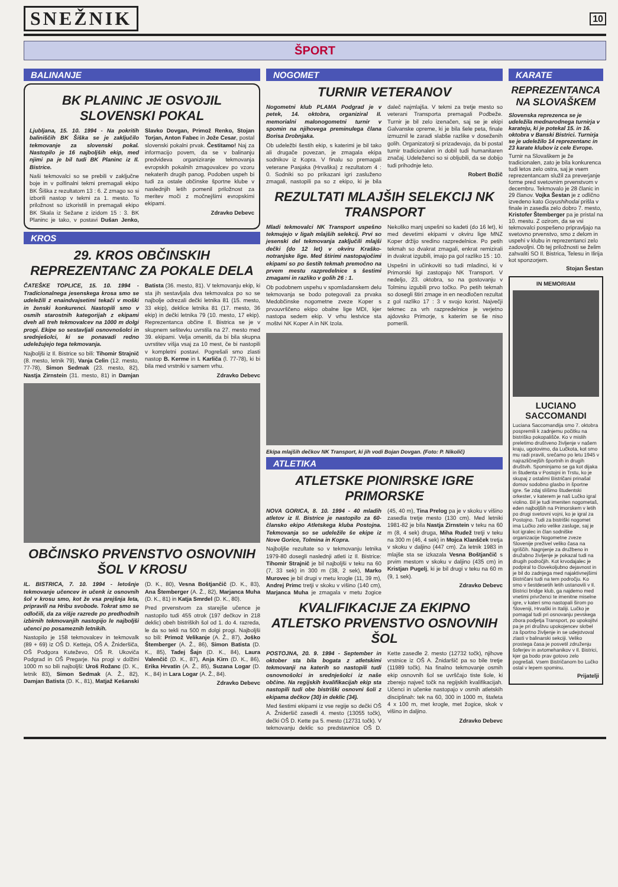SNEŽNIK
10
ŠPORT
BALINANJE
BK PLANINC JE OSVOJIL SLOVENSKI POKAL
Ljubljana, 15. 10. 1994 - Na pokritih baliniščih BK Šiška se je zaključilo tekmovanje za slovenski pokal. Nastopilo je 16 najboljših ekip, med njimi pa je bil tudi BK Planinc iz Il. Bistrice.
Naši tekmovalci so se prebili v zaključne boje in v polfinalni tekmi premagali ekipo BK Šiška z rezultatom 13 : 6. Z zmago so si izborili nastop v tekmi za 1. mesto. To priložnost so izkoristili in premagali ekipo BK Skala iz Sežane z izidom 15 : 3. BK Planinc je tako, v postavi Dušan Jenko, Slavko Dovgan, Primož Renko, Stojan Torjan, Anton Fabec in Jože Cesar, postal slovenski pokalni prvak. Čestitamo! Naj za informacijo povem, da se v balinanju predvideva organiziranje tekmovanja evropskih pokalnih zmagovalcev po vzoru nekaterih drugih panog. Podoben uspeh bi tudi za ostale občinske športne klube v naslednjih letih pomenil priložnost za meritev moči z močnejšimi evropskimi ekipami.
Zdravko Debevc
KROS
29. KROS OBČINSKIH REPREZENTANC ZA POKALE DELA
ČATEŠKE TOPLICE, 15. 10. 1994 - Tradicionalnega jesenskega krosa smo se udeležili z enaindvajsetimi tekači v moški in ženski konkurenci. Nastopili smo v osmih starostnih kategorijah z ekipami dveh ali treh tekmovalcev na 1000 m dolgi progi. Ekipe so sestavljali osnovnošolci in srednješolci, ki se ponavadi redno udeležujejo tega tekmovanja.
Najboljši iz Il. Bistrice so bili: Tihomir Strajnič (8. mesto, letnik 79), Vanja Celin (12. mesto, 77-78), Simon Sedmak (23. mesto, 82), Nastja Zirnstein (31. mesto, 81) in Damjan Batista (36. mesto, 81). V tekmovanju ekip, ki sta jih sestavljala dva tekmovalca po so se najbolje odrezali dečki letnika 81 (15. mesto, 33 ekip), deklice letnika 81 (17. mesto, 36 ekip) in dečki letnika 79 (10. mesto, 17 ekip). Reprezentanca občine Il. Bistrica se je v skupnem seštevku uvrstila na 27. mesto med 39. ekipami. Velja omeniti, da bi bila skupna uvrstitev višja vsaj za 10 mest, če bi nastopili v kompletni postavi. Pogrešali smo zlasti nastop B. Kerme in I. Karliča (l. 77-78), ki bi bila med vrstniki v samem vrhu.
Zdravko Debevc
OBČINSKO PRVENSTVO OSNOVNIH ŠOL V KROSU
IL. BISTRICA, 7. 10. 1994 - letošnje tekmovanje učencev in učenk iz osnovnih šol v krosu smo, kot že vsa prejšnja leta, pripravili na Hribu svobode. Tokrat smo se odločili, da za višje razrede po predhodnih izbirnih tekmovanjih nastopijo le najboljši učenci po posameznih letnikih.
Nastopilo je 158 tekmovalcev in tekmovalk (89 + 69) iz OŠ D. Ketteja, OŠ A. Žnideršiča, OŠ Podgora Kuteževo, OŠ R. Ukoviča Podgrad in OŠ Pregarje. Na progi v dolžini 1000 m so bili najboljši: Uroš Rožanc (D. K., letnik 83), Simon Sedmak (A. Ž., 82), Damjan Batista (D. K., 81), Matjaž Kešanski (D. K., 80), Vesna Boštjančič (D. K., 83), Ana Štemberger (A. Ž., 82), Marjanca Muha (D. K., 81) in Katja Smrdel (D. K., 80).
Pred prvenstvom za starejše učence je nastopilo tudi 455 otrok (197 dečkov in 218 deklic) obeh bistriških šol od 1. do 4. razreda, le da so tekli na 500 m dolgi progi. Najboljši so bili: Primož Velikanje (A. Ž., 87), Joško Štemberger (A. Ž., 86), Simon Batista (D. K., 85), Tadej Šajn (D. K., 84), Laura Valenčič (D. K., 87), Anja Kirn (D. K., 86), Erika Hrvatin (A. Ž., 85), Suzana Logar (D. K., 84) in Lara Logar (A. Ž., 84).
Zdravko Debevc
NOGOMET
TURNIR VETERANOV
Nogometni klub PLAMA Podgrad je v petek, 14. oktobra, organiziral II. memorialni malonogometni turnir v spomin na njihovega preminulega člana Borisa Drobnjaka.
Ob udeležbi šestih ekip, s katerimi je bil tako ali drugače povezan, je zmagala ekipa sodnikov iz Kopra. V finalu so premagali veterane Pasjaka (Hrvaška) z rezultatom 4 : 0. Sodniki so po prikazani igri zasluženo zmagali, nastopili pa so z ekipo, ki je bila daleč najmlajša. V tekmi za tretje mesto so veterani Transporta premagali Podbeže. Turnir je bil zelo izenačen, saj se je ekipi Galvanske opreme, ki je bila šele peta, finale izmuznil le zaradi slabše razlike v doseženih golih. Organizatorji si prizadevajo, da bi postal turnir tradicionalen in dobil tudi humanitaren značaj. Udeleženci so si obljubili, da se dobijo tudi prihodnje leto.
Robert Božič
REZULTATI MLAJŠIH SELEKCIJ NK TRANSPORT
Mladi tekmovalci NK Transport uspešno tekmujejo v ligah mlajših selekcij. Prvi so jesenski del tekmovanja zaključili mlajši dečki (do 12 let) v okviru Kraško-notranjske lige. Med štirimi nastopajočimi ekipami so po šestih tekmah premočno na prvem mestu razpredelnice s šestimi zmagami in razliko v golih 26 : 1.
Ob podobnem uspehu v spomladanskem delu tekmovanja se bodo potegovali za prvaka Medobčinske nogometne zveze Koper s prvouvrščeno ekipo obalne lige MDI, kjer nastopa sedem ekip. V vrhu lestvice sta moštvi NK Koper A in NK Izola.
Nekoliko manj uspešni so kadeti (do 16 let), ki med devetimi ekipami v okviru lige MNZ Koper držijo sredino razpredelnice. Po petih tekmah so dvakrat zmagali, enkrat remizirali in dvakrat izgubili, imajo pa gol razliko 15 : 10.
Uspešni in učinkoviti so tudi mladinci, ki v Primorski ligi zastopajo NK Transport. V nedeljo, 23. oktobra, so na gostovanju v Tolminu izgubili prvo točko. Po petih tekmah so dosegli štiri zmage in en neodločen rezultat z gol razliko 17 : 3 v svojo korist. Največji tekmec za vrh razpredelnice je verjetno ajdovsko Primorje, s katerim se še niso pomerili.
Ekipa mlajših dečkov NK Transport, ki jih vodi Bojan Dovgan. (Foto: P. Nikolič)
ATLETIKA
ATLETSKE PIONIRSKE IGRE PRIMORSKE
NOVA GORICA, 8. 10. 1994 - 40 mladih atletov iz Il. Bistrice je nastopilo za 60-člansko ekipo Atletskega kluba Postojna. Tekmovanja so se udeležile še ekipe iz Nove Gorice, Tolmina in Kopra.
Najboljše rezultate so v tekmovanju letnika 1979-80 dosegli naslednji atleti iz Il. Bistrice: Tihomir Strajnič je bil najboljši v teku na 60 (7, 33 sek) in 300 m (38, 2 sek), Marko Murovec je bil drugi v metu krogle (11, 39 m), Andrej Primc tretji v skoku v višino (140 cm), Marjanca Muha je zmagala v metu žogice (45, 40 m), Tina Prelog pa je v skoku v višino zasedla tretje mesto (130 cm). Med letniki 1981-82 je bila Nastja Zirnstein v teku na 60 m (8, 4 sek) druga, Miha Rudež tretji v teku na 300 m (46, 4 sek) in Mojca Klanšček tretja v skoku v daljino (447 cm). Za letnik 1983 in mlajše sta se izkazala Vesna Boštjančič s prvim mestom v skoku v daljino (435 cm) in Kristjan Pugelj, ki je bil drugi v teku na 60 m (9, 1 sek).
Zdravko Debevc
KVALIFIKACIJE ZA EKIPNO ATLETSKO PRVENSTVO OSNOVNIH ŠOL
POSTOJNA, 20. 9. 1994 - September in oktober sta bila bogata z atletskimi tekmovanji na katerih so nastopili tudi osnovnošolci in srednješolci iz naše občine. Na regijskih kvalifikacijah ekip sta nastopili tudi obe bistriški osnovni šoli z ekipama dečkov (30) in deklic (34).
Med šestimi ekipami iz vse regije so dečki OŠ A. Žnideršič zasedli 4. mesto (13055 točk), dečki OŠ D. Kette pa 5. mesto (12731 točk). V tekmovanju deklic so predstavnice OŠ D. Kette zasedle 2. mesto (12732 točk), njihove vrstnice iz OŠ A. Žnidaršič pa so bile tretje (11989 točk). Na finalno tekmovanje osmih ekip osnovnih šol se uvrščajo tiste šole, ki zberejo največ točk na regijskih kvalifikacijah. Učenci in učenke nastopajo v osmih atletskih disciplinah: tek na 60, 300 in 1000 m, štafeta 4 x 100 m, met krogle, met žogice, skok v višino in daljino.
Zdravko Debevc
KARATE
REPREZENTANCA NA SLOVAŠKEM
Slovenska reprezenca se je udeležila mednarodnega turnirja v karateju, ki je potekal 15. in 16. oktobra v Banski Bistrici. Turnirja se je udeležilo 14 reprezentanc in 23 karate klubov iz cele Evrope.
Turnir na Slovaškem je že tradicionalen, zato je bila konkurenca tudi letos zelo ostra, saj je vsem reprezentancam služil za preverjanje forme pred svetovnim prvenstvom v decembru. Tekmovalo je 28 članic in 29 članov. Vojka Šestan je z odlično izvedeno kato Goyushihodai prišla v finale in zasedla zelo dobro 7. mesto, Kristofer Štemberger pa je pristal na 10. mestu. Z ozirom, da se vsi tekmovalci pospešeno pripravljajo na svetovno prvenstvo, smo z delom in uspehi v klubu in reprezentanci zelo zadovoljni. Ob tej priložnosti se želim zahvaliti SO Il. Bistrica, Telesu in Ilirija kot sponzorjem.
Stojan Šestan
IN MEMORIAM
LUCIANO SACCOMANDI
Luciana Saccomandija smo 7. oktobra pospremili k zadnjemu počitku na bistriško pokopališče. Ko v mislih preletimo društveno življenje v našem kraju, ugotovimo, da Lučkota, kot smo mu radi pravili, srečamo po letu 1945 v najrazličnejših športnih in drugih društvih. Spominjamo se ga kot dijaka in študenta v Postojni in Trstu, ko je skupaj z ostalimi Bistričani prinašal domov sodobno glasbo in športne igre. Se zdaj slišimo študentski orkester, v katerem je naš Lučko igral violino. Bil je tudi imeniten nogometaš, eden najboljših na Primorskem v letih po drugi svetovni vojni, ko je igral za Postojno. Tudi za bistriški nogomet ima Lučko zelo velike zasluge, saj je kot igralec in član sodniške organizacije Nogometne zveze Slovenije preživel veliko časa na igriščih. Nagnjenje za družbeno in družabno življenje je pokazal tudi na drugih področjih. Kot krvodajalec je podpiral to človekoljubno dejavnost in je bil do zadnjega med najaktivnejšimi Bistričani tudi na tem področju. Ko smo v šestdesetih letih ustanovili v Il. Bistrici bridge klub, ga najdemo med vnetimi privrženci te imenitne miselne igre, v kateri smo nastopali širom po Sloveniji, Hrvaški in Italiji. Lučko je pomagal tudi pri osnovanju pevskega zbora podjetja Transport, po upokojitvi pa je pri društvu upokojencev skrbel za športno življenje in se udejstvoval zlasti v balinarski sekciji. Veliko prostega časa je posvetil združenju šoferjev in avtomehanikov v Il. Bistrici, kjer ga bodo prav gotovo zelo pogrešali. Vsem Bistričanom bo Lučko ostal v lepem spominu.
Prijatelji